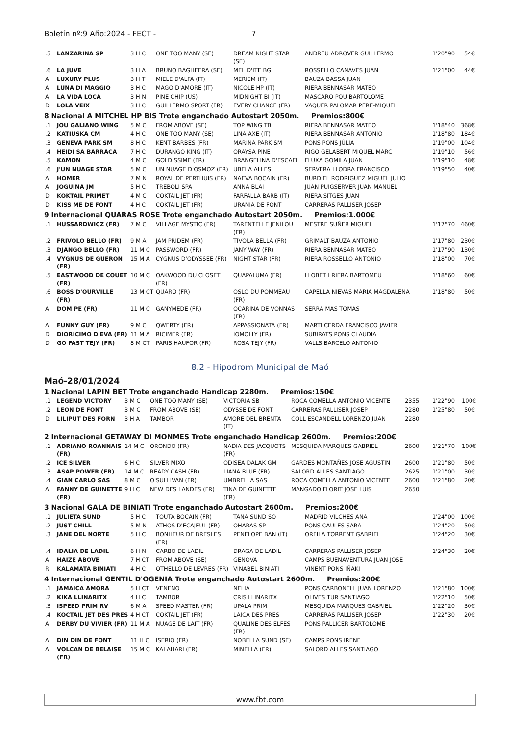Boletín nº:9 Año:2024 - FECT - 7
| .5 | LANZARINA SP | 3 H C | ONE TOO MANY (SE) | DREAM NIGHT STAR (SE) | ANDREU ADROVER GUILLERMO | 1'20''90 | 54€ |
| .6 | LA JUVE | 3 H A | BRUNO BAGHEERA (SE) | MEL D'ITE BG | ROSSELLO CANAVES JUAN | 1'21''00 | 44€ |
| A | LUXURY PLUS | 3 H T | MIELE D'ALFA (IT) | MERIEM (IT) | BAUZA BASSA JUAN | | |
| A | LUNA DI MAGGIO | 3 H C | MAGO D'AMORE (IT) | NICOLE HP (IT) | RIERA BENNASAR MATEO | | |
| A | LA VIDA LOCA | 3 H N | PINE CHIP (US) | MIDNIGHT BI (IT) | MASCARO POU BARTOLOME | | |
| D | LOLA VEIX | 3 H C | GUILLERMO SPORT (FR) | EVERY CHANCE (FR) | VAQUER PALOMAR PERE-MIQUEL | | |
8 Nacional A MITCHEL HP BIS Trote enganchado Autostart 2050m. Premios:800€
| .1 | JOU GALIANO WING | 5 M C | FROM ABOVE (SE) | TOP WING TB | RIERA BENNASAR MATEO | 1'18''40 | 368€ |
| .2 | KATIUSKA CM | 4 H C | ONE TOO MANY (SE) | LINA AXE (IT) | RIERA BENNASAR ANTONIO | 1'18''80 | 184€ |
| .3 | GENEVA PARK SM | 8 H C | KENT BARBES (FR) | MARINA PARK SM | PONS PONS JÚLIA | 1'19''00 | 104€ |
| .4 | HEIDI SA BARRACA | 7 H C | DURANGO KING (IT) | ORAYSA PINE | RIGO GELABERT MIQUEL MARC | 1'19''10 | 56€ |
| .5 | KAMON | 4 M C | GOLDISSIME (FR) | BRANGELINA D'ESCAFI | FLUXA GOMILA JUAN | 1'19''10 | 48€ |
| .6 | J'UN NUAGE STAR | 5 M C | UN NUAGE D'OSMOZ (FR) | UBELA ALLES | SERVERA LLODRA FRANCISCO | 1'19''50 | 40€ |
| A | HOMER | 7 M N | ROYAL DE PERTHUIS (FR) | NAEVA BOCAIN (FR) | BURDIEL RODRIGUEZ MIGUEL JULIO | | |
| A | JOGUINA JM | 5 H C | TREBOLI SPA | ANNA BLAI | JUAN PUIGSERVER JUAN MANUEL | | |
| D | KOKTAIL PRIMET | 4 M C | COKTAIL JET (FR) | FARFALLA BARB (IT) | RIERA SITGES JUAN | | |
| D | KISS ME DE FONT | 4 H C | COKTAIL JET (FR) | URANIA DE FONT | CARRERAS PALLISER JOSEP | | |
9 Internacional QUARAS ROSE Trote enganchado Autostart 2050m. Premios:1.000€
| .1 | HUSSARDWICZ (FR) | 7 M C | VILLAGE MYSTIC (FR) | TARENTELLE JENILOU (FR) | MESTRE SUÑER MIGUEL | 1'17''70 | 460€ |
| .2 | FRIVOLO BELLO (FR) | 9 M A | JAM PRIDEM (FR) | TIVOLA BELLA (FR) | GRIMALT BAUZA ANTONIO | 1'17''80 | 230€ |
| .3 | DJANGO BELLO (FR) | 11 M C | PASSWORD (FR) | JANY WAY (FR) | RIERA BENNASAR MATEO | 1'17''90 | 130€ |
| .4 | VYGNUS DE GUERON (FR) | 15 M A | CYGNUS D'ODYSSEE (FR) | NIGHT STAR (FR) | RIERA ROSSELLO ANTONIO | 1'18''00 | 70€ |
| .5 | EASTWOOD DE COUET (FR) | 10 M C | OAKWOOD DU CLOSET (FR) | QUAPALUMA (FR) | LLOBET I RIERA BARTOMEU | 1'18''60 | 60€ |
| .6 | BOSS D'OURVILLE (FR) | 13 M CT | QUARO (FR) | OSLO DU POMMEAU (FR) | CAPELLA NIEVAS MARIA MAGDALENA | 1'18''80 | 50€ |
| A | DOM PE (FR) | 11 M C | GANYMEDE (FR) | OCARINA DE VONNAS (FR) | SERRA MAS TOMAS | | |
| A | FUNNY GUY (FR) | 9 M C | QWERTY (FR) | APPASSIONATA (FR) | MARTI CERDA FRANCISCO JAVIER | | |
| D | DIORICIMO D'EVA (FR) | 11 M A | RICIMER (FR) | IOMOLLY (FR) | SUBIRATS PONS CLAUDIA | | |
| D | GO FAST TEJY (FR) | 8 M CT | PARIS HAUFOR (FR) | ROSA TEJY (FR) | VALLS BARCELO ANTONIO | | |
8.2 - Hipodrom Municipal de Maó
Maó-28/01/2024
1 Nacional LAPIN BET Trote enganchado Handicap 2280m. Premios:150€
| .1 | LEGEND VICTORY | 3 M C | ONE TOO MANY (SE) | VICTORIA SB | ROCA COMELLA ANTONIO VICENTE | 2355 | 1'22''90 | 100€ |
| .2 | LEON DE FONT | 3 M C | FROM ABOVE (SE) | ODYSSE DE FONT | CARRERAS PALLISER JOSEP | 2280 | 1'25''80 | 50€ |
| D | LILIPUT DES FORN | 3 H A | TAMBOR | AMORE DEL BRENTA (IT) | COLL ESCANDELL LORENZO JUAN | 2280 | | |
2 Internacional GETAWAY DI MONMES Trote enganchado Handicap 2600m. Premios:200€
| .1 | ADRIANO ROANNAIS (FR) | 14 M C | ORONDO (FR) | NADIA DES JACQUOTS (FR) | MESQUIDA MARQUES GABRIEL | 2600 | 1'21''70 | 100€ |
| .2 | ICE SILVER | 6 H C | SILVER MIXO | ODISEA DALAK GM | GARDES MONTAÑES JOSE AGUSTIN | 2600 | 1'21''80 | 50€ |
| .3 | ASAP POWER (FR) | 14 M C | READY CASH (FR) | LIANA BLUE (FR) | SALORD ALLES SANTIAGO | 2625 | 1'21''00 | 30€ |
| .4 | GIAN CARLO SAS | 8 M C | O'SULLIVAN (FR) | UMBRELLA SAS | ROCA COMELLA ANTONIO VICENTE | 2600 | 1'21''80 | 20€ |
| A | FANNY DE GUINETTE (FR) | 9 H C | NEW DES LANDES (FR) | TINA DE GUINETTE (FR) | MANGADO FLORIT JOSE LUIS | 2650 | | |
3 Nacional GALA DE BINIATI Trote enganchado Autostart 2600m. Premios:200€
| .1 | JULIETA SUND | 5 H C | TOUTA BOCAIN (FR) | TANA SUND SO | MADRID VILCHES ANA | 1'24''00 | 100€ |
| .2 | JUST CHILL | 5 M N | ATHOS D'ECAJEUL (FR) | OHARAS SP | PONS CAULES SARA | 1'24''20 | 50€ |
| .3 | JANE DEL NORTE | 5 H C | BONHEUR DE BRESLES (FR) | PENELOPE BAN (IT) | ORFILA TORRENT GABRIEL | 1'24''20 | 30€ |
| .4 | IDALIA DE LADIL | 6 H N | CARBO DE LADIL | DRAGA DE LADIL | CARRERAS PALLISER JOSEP | 1'24''30 | 20€ |
| A | HAIZE ABOVE | 7 H CT | FROM ABOVE (SE) | GENOVA | CAMPS BUENAVENTURA JUAN JOSE | | |
| R | KALAMATA BINIATI | 4 H C | OTHELLO DE LEVRES (FR) | VINABEL BINIATI | VINENT PONS IÑAKI | | |
4 Internacional GENTIL D'OGENIA Trote enganchado Autostart 2600m. Premios:200€
| .1 | JAMAICA AMORA | 5 H CT | VENENO | NELIA | PONS CARBONELL JUAN LORENZO | 1'21''80 | 100€ |
| .2 | KIKA LLINARITX | 4 H C | TAMBOR | CRIS LLINARITX | OLIVES TUR SANTIAGO | 1'22''10 | 50€ |
| .3 | ISPEED PRIM RV | 6 M A | SPEED MASTER (FR) | UPALA PRIM | MESQUIDA MARQUES GABRIEL | 1'22''20 | 30€ |
| .4 | KOCTAIL JET DES PRES | 4 H CT | COKTAIL JET (FR) | LAICA DES PRES | CARRERAS PALLISER JOSEP | 1'22''30 | 20€ |
| A | DERBY DU VIVIER (FR) | 11 M A | NUAGE DE LAIT (FR) | QUALINE DES ELFES (FR) | PONS PALLICER BARTOLOME | | |
| A | DIN DIN DE FONT | 11 H C | ISERIO (FR) | NOBELLA SUND (SE) | CAMPS PONS IRENE | | |
| A | VOLCAN DE BELAISE (FR) | 15 M C | KALAHARI (FR) | MINELLA (FR) | SALORD ALLES SANTIAGO | | |
www.fbt.com